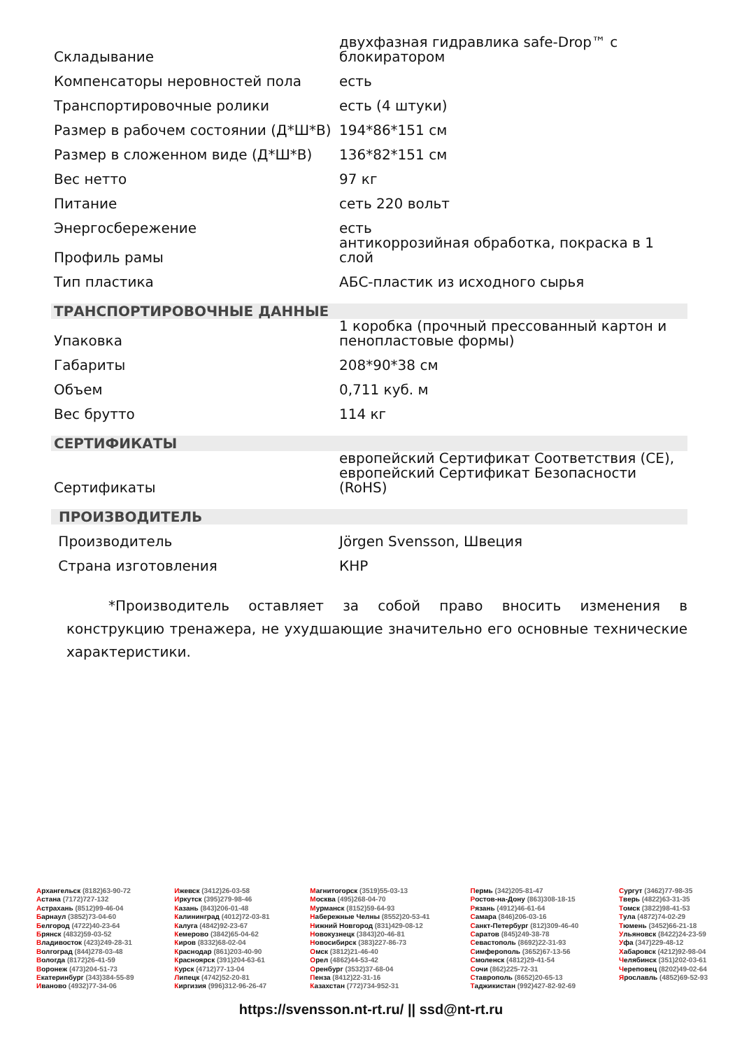| Складывание | двухфазная гидравлика safe-Drop™ с блокиратором |
| Компенсаторы неровностей пола | есть |
| Транспортировочные ролики | есть (4 штуки) |
| Размер в рабочем состоянии (Д*Ш*В) | 194*86*151 см |
| Размер в сложенном виде (Д*Ш*В) | 136*82*151 см |
| Вес нетто | 97 кг |
| Питание | сеть 220 вольт |
| Энергосбережение | есть |
| Профиль рамы | антикоррозийная обработка, покраска в 1 слой |
| Тип пластика | АБС-пластик из исходного сырья |
| ТРАНСПОРТИРОВОЧНЫЕ ДАННЫЕ | |
| Упаковка | 1 коробка (прочный прессованный картон и пенопластовые формы) |
| Габариты | 208*90*38 см |
| Объем | 0,711 куб. м |
| Вес брутто | 114 кг |
| СЕРТИФИКАТЫ | |
| Сертификаты | европейский Сертификат Соответствия (CE), европейский Сертификат Безопасности (RoHS) |
| ПРОИЗВОДИТЕЛЬ | |
| Производитель | Jörgen Svensson, Швеция |
| Страна изготовления | КНР |
*Производитель оставляет за собой право вносить изменения в конструкцию тренажера, не ухудшающие значительно его основные технические характеристики.
Архангельск (8182)63-90-72
Астана (7172)727-132
Астрахань (8512)99-46-04
Барнаул (3852)73-04-60
Белгород (4722)40-23-64
Брянск (4832)59-03-52
Владивосток (423)249-28-31
Волгоград (844)278-03-48
Вологда (8172)26-41-59
Воронеж (473)204-51-73
Екатеринбург (343)384-55-89
Иваново (4932)77-34-06
Ижевск (3412)26-03-58
Иркутск (395)279-98-46
Казань (843)206-01-48
Калининград (4012)72-03-81
Калуга (4842)92-23-67
Кемерово (3842)65-04-62
Киров (8332)68-02-04
Краснодар (861)203-40-90
Красноярск (391)204-63-61
Курск (4712)77-13-04
Липецк (4742)52-20-81
Киргизия (996)312-96-26-47
Магнитогорск (3519)55-03-13
Москва (495)268-04-70
Мурманск (8152)59-64-93
Набережные Челны (8552)20-53-41
Нижний Новгород (831)429-08-12
Новокузнецк (3843)20-46-81
Новосибирск (383)227-86-73
Омск (3812)21-46-40
Орел (4862)44-53-42
Оренбург (3532)37-68-04
Пенза (8412)22-31-16
Казахстан (772)734-952-31
Пермь (342)205-81-47
Ростов-на-Дону (863)308-18-15
Рязань (4912)46-61-64
Самара (846)206-03-16
Санкт-Петербург (812)309-46-40
Саратов (845)249-38-78
Севастополь (8692)22-31-93
Симферополь (3652)67-13-56
Смоленск (4812)29-41-54
Сочи (862)225-72-31
Ставрополь (8652)20-65-13
Таджикистан (992)427-82-92-69
Сургут (3462)77-98-35
Тверь (4822)63-31-35
Томск (3822)98-41-53
Тула (4872)74-02-29
Тюмень (3452)66-21-18
Ульяновск (8422)24-23-59
Уфа (347)229-48-12
Хабаровск (4212)92-98-04
Челябинск (351)202-03-61
Череповец (8202)49-02-64
Ярославль (4852)69-52-93
https://svensson.nt-rt.ru/ || ssd@nt-rt.ru